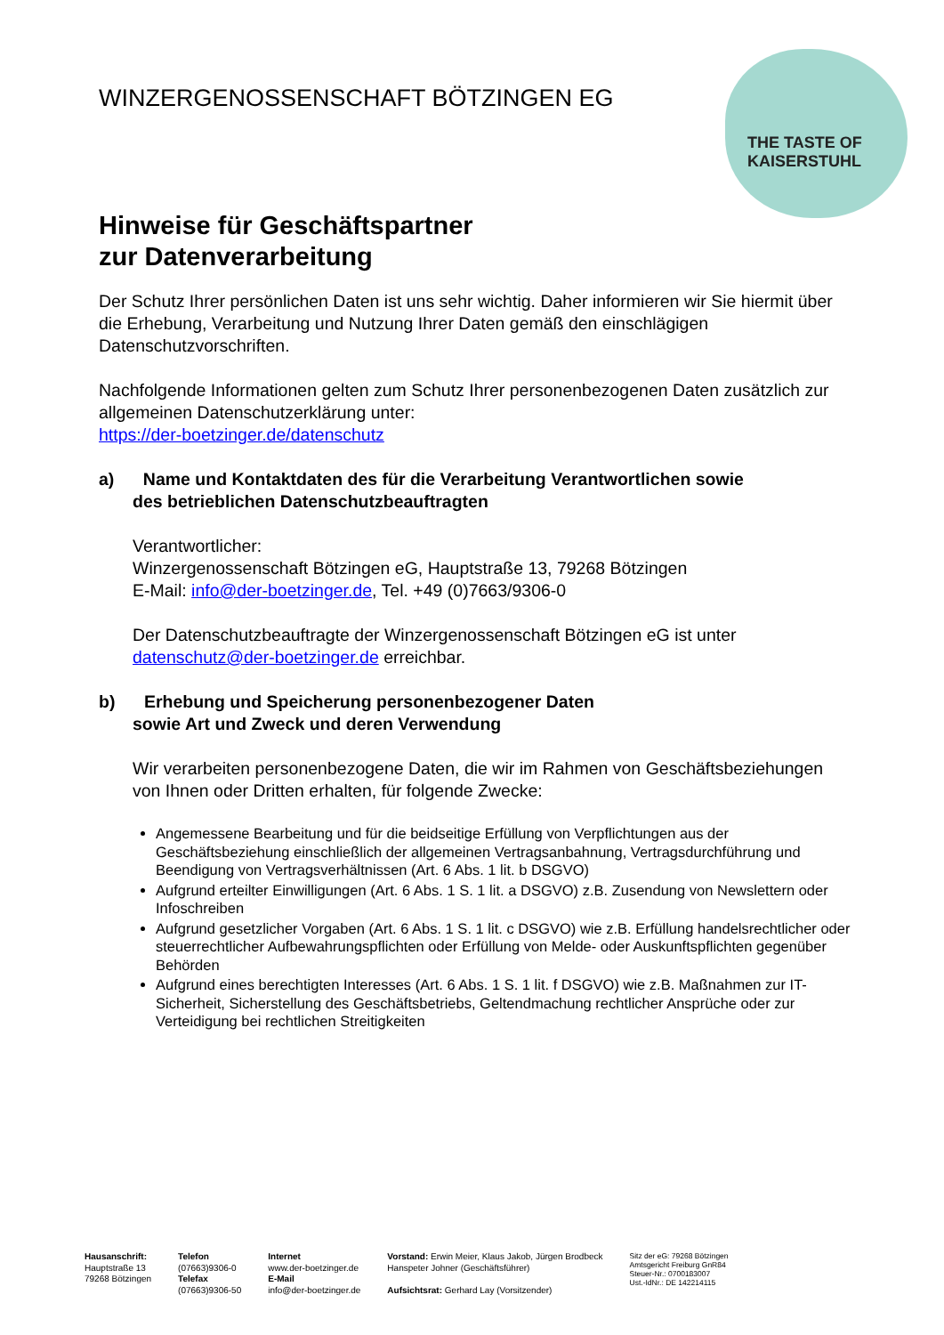THE TASTE OF
KAISERSTUHL
WINZERGENOSSENSCHAFT BÖTZINGEN EG
Hinweise für Geschäftspartner
zur Datenverarbeitung
Der Schutz Ihrer persönlichen Daten ist uns sehr wichtig. Daher informieren wir Sie hiermit über die Erhebung, Verarbeitung und Nutzung Ihrer Daten gemäß den einschlägigen Datenschutzvorschriften.
Nachfolgende Informationen gelten zum Schutz Ihrer personenbezogenen Daten zusätzlich zur allgemeinen Datenschutzerklärung unter:
https://der-boetzinger.de/datenschutz
a) Name und Kontaktdaten des für die Verarbeitung Verantwortlichen sowie
des betrieblichen Datenschutzbeauftragten
Verantwortlicher:
Winzergenossenschaft Bötzingen eG, Hauptstraße 13, 79268 Bötzingen
E-Mail: info@der-boetzinger.de, Tel. +49 (0)7663/9306-0
Der Datenschutzbeauftragte der Winzergenossenschaft Bötzingen eG ist unter datenschutz@der-boetzinger.de erreichbar.
b) Erhebung und Speicherung personenbezogener Daten
sowie Art und Zweck und deren Verwendung
Wir verarbeiten personenbezogene Daten, die wir im Rahmen von Geschäftsbeziehungen von Ihnen oder Dritten erhalten, für folgende Zwecke:
Angemessene Bearbeitung und für die beidseitige Erfüllung von Verpflichtungen aus der Geschäftsbeziehung einschließlich der allgemeinen Vertragsanbahnung, Vertragsdurchführung und Beendigung von Vertragsverhältnissen (Art. 6 Abs. 1 lit. b DSGVO)
Aufgrund erteilter Einwilligungen (Art. 6 Abs. 1 S. 1 lit. a DSGVO) z.B. Zusendung von Newslettern oder Infoschreiben
Aufgrund gesetzlicher Vorgaben (Art. 6 Abs. 1 S. 1 lit. c DSGVO) wie z.B. Erfüllung handelsrechtlicher oder steuerrechtlicher Aufbewahrungspflichten oder Erfüllung von Melde- oder Auskunftspflichten gegenüber Behörden
Aufgrund eines berechtigten Interesses (Art. 6 Abs. 1 S. 1 lit. f DSGVO) wie z.B. Maßnahmen zur IT-Sicherheit, Sicherstellung des Geschäftsbetriebs, Geltendmachung rechtlicher Ansprüche oder zur Verteidigung bei rechtlichen Streitigkeiten
Hausanschrift:
Hauptstraße 13
79268 Bötzingen
Telefon
(07663)9306-0
Telefax
(07663)9306-50
Internet
www.der-boetzinger.de
E-Mail
info@der-boetzinger.de
Vorstand: Erwin Meier, Klaus Jakob, Jürgen Brodbeck
Hanspeter Johner (Geschäftsführer)
Aufsichtsrat: Gerhard Lay (Vorsitzender)
Sitz der eG: 79268 Bötzingen
Amtsgericht Freiburg GnR84
Steuer-Nr.: 0700183007
Ust.-IdNr.: DE 142214115